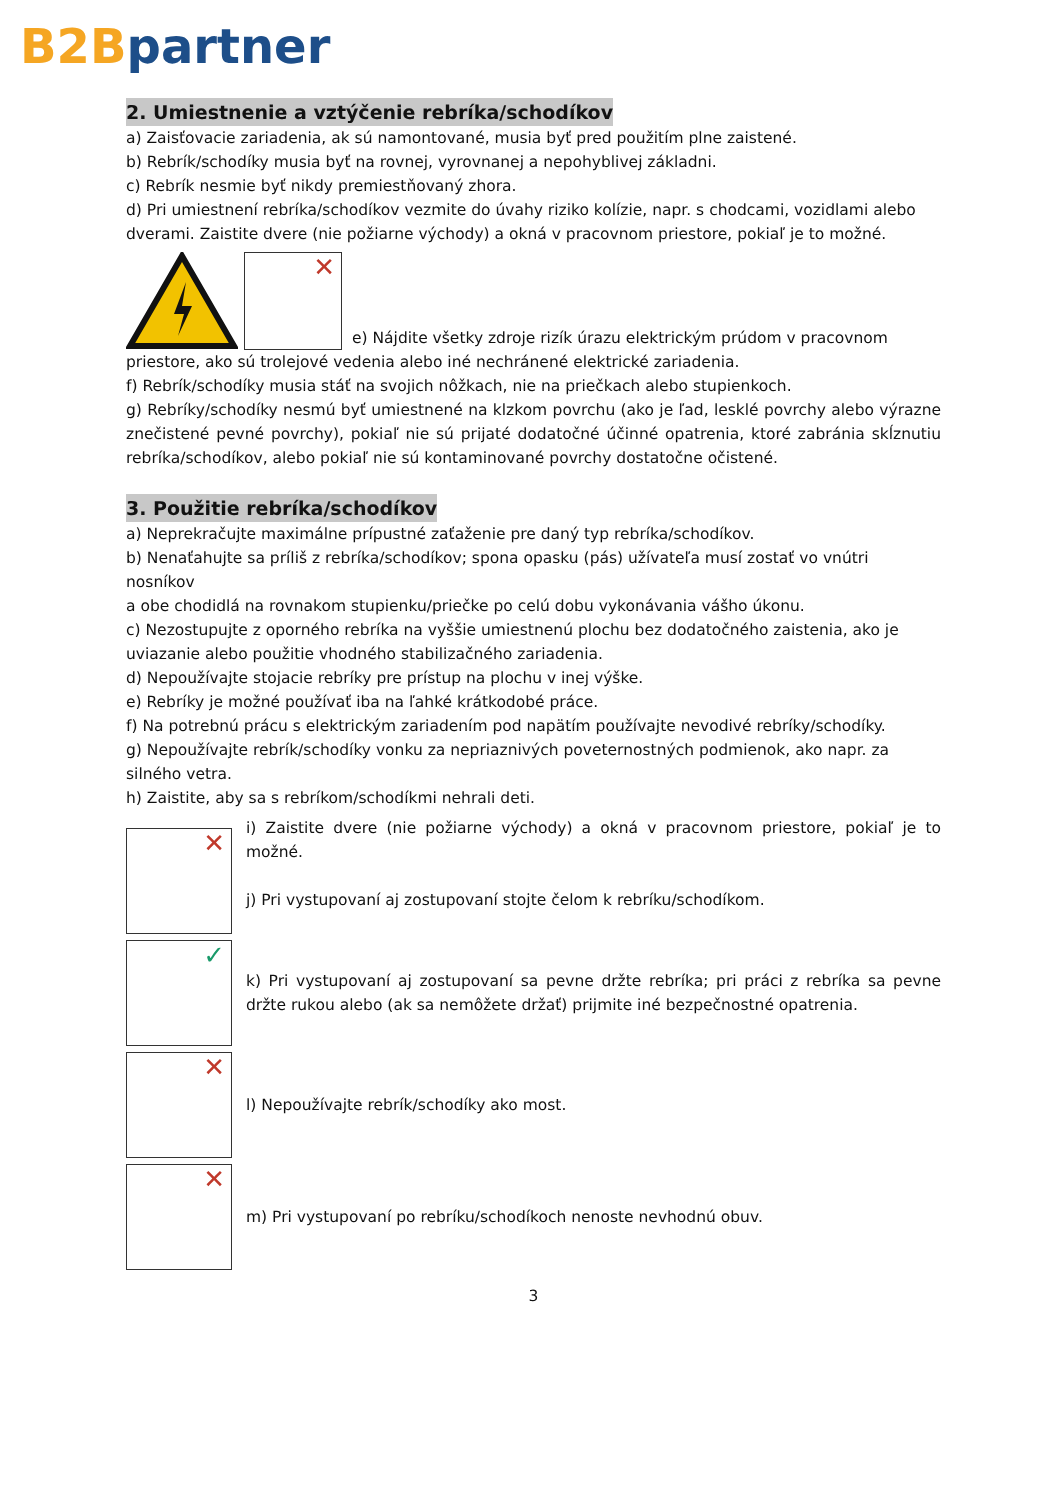B2B partner
2. Umiestnenie a vztýčenie rebríka/schodíkov
a) Zaisťovacie zariadenia, ak sú namontované, musia byť pred použitím plne zaistené.
b) Rebrík/schodíky musia byť na rovnej, vyrovnanej a nepohyblivej základni.
c) Rebrík nesmie byť nikdy premiestňovaný zhora.
d) Pri umiestnení rebríka/schodíkov vezmite do úvahy riziko kolízie, napr. s chodcami, vozidlami alebo dverami. Zaistite dvere (nie požiarne východy) a okná v pracovnom priestore, pokiaľ je to možné.
✕
e) Nájdite všetky zdroje rizík úrazu elektrickým prúdom v pracovnom
priestore, ako sú trolejové vedenia alebo iné nechránené elektrické zariadenia.
f) Rebrík/schodíky musia stáť na svojich nôžkach, nie na priečkach alebo stupienkoch.
g) Rebríky/schodíky nesmú byť umiestnené na klzkom povrchu (ako je ľad, lesklé povrchy alebo výrazne znečistené pevné povrchy), pokiaľ nie sú prijaté dodatočné účinné opatrenia, ktoré zabránia skĺznutiu rebríka/schodíkov, alebo pokiaľ nie sú kontaminované povrchy dostatočne očistené.
3. Použitie rebríka/schodíkov
a) Neprekračujte maximálne prípustné zaťaženie pre daný typ rebríka/schodíkov.
b) Nenaťahujte sa príliš z rebríka/schodíkov; spona opasku (pás) užívateľa musí zostať vo vnútri nosníkov
a obe chodidlá na rovnakom stupienku/priečke po celú dobu vykonávania vášho úkonu.
c) Nezostupujte z oporného rebríka na vyššie umiestnenú plochu bez dodatočného zaistenia, ako je uviazanie alebo použitie vhodného stabilizačného zariadenia.
d) Nepoužívajte stojacie rebríky pre prístup na plochu v inej výške.
e) Rebríky je možné používať iba na ľahké krátkodobé práce.
f) Na potrebnú prácu s elektrickým zariadením pod napätím používajte nevodivé rebríky/schodíky.
g) Nepoužívajte rebrík/schodíky vonku za nepriaznivých poveternostných podmienok, ako napr. za silného vetra.
h) Zaistite, aby sa s rebríkom/schodíkmi nehrali deti.
✕
i) Zaistite dvere (nie požiarne východy) a okná v pracovnom priestore, pokiaľ je to možné.
j) Pri vystupovaní aj zostupovaní stojte čelom k rebríku/schodíkom.
✓
k) Pri vystupovaní aj zostupovaní sa pevne držte rebríka; pri práci z rebríka sa pevne držte rukou alebo (ak sa nemôžete držať) prijmite iné bezpečnostné opatrenia.
✕
l) Nepoužívajte rebrík/schodíky ako most.
✕
m) Pri vystupovaní po rebríku/schodíkoch nenoste nevhodnú obuv.
3